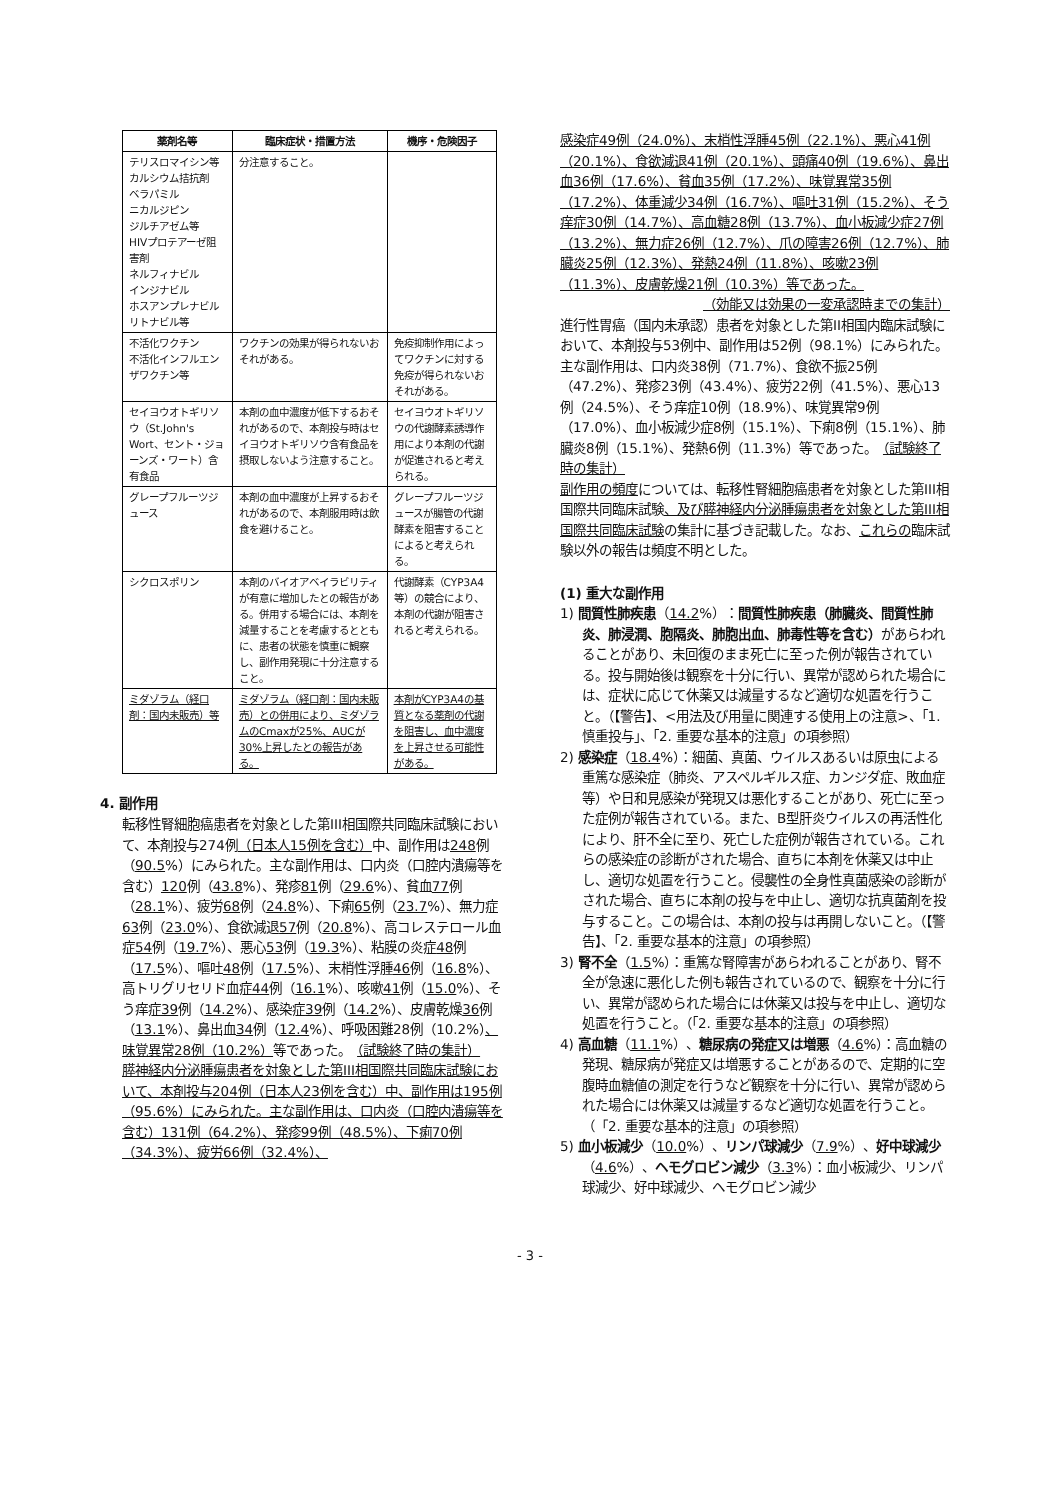| 薬剤名等 | 臨床症状・措置方法 | 機序・危険因子 |
| --- | --- | --- |
| テリスロマイシン等 カルシウム拮抗剤 ベラパミル ニカルジピン ジルチアゼム等 HIVプロテアーゼ阻害剤 ネルフィナビル インジナビル ホスアンプレナビル リトナビル等 | 分注意すること。 | |
| 不活化ワクチン 不活化インフルエンザワクチン等 | ワクチンの効果が得られないおそれがある。 | 免疫抑制作用によってワクチンに対する免疫が得られないおそれがある。 |
| セイヨウオトギリソウ（St.John's Wort、セント・ジョーンズ・ワート）含有食品 | 本剤の血中濃度が低下するおそれがあるので、本剤投与時はセイヨウオトギリソウ含有食品を摂取しないよう注意すること。 | セイヨウオトギリソウの代謝酵素誘導作用により本剤の代謝が促進されると考えられる。 |
| グレープフルーツジュース | 本剤の血中濃度が上昇するおそれがあるので、本剤服用時は飲食を避けること。 | グレープフルーツジュースが腸管の代謝酵素を阻害することによると考えられる。 |
| シクロスポリン | 本剤のバイオアベイラビリティが有意に増加したとの報告がある。併用する場合には、本剤を減量することを考慮するとともに、患者の状態を慎重に観察し、副作用発現に十分注意すること。 | 代謝酵素（CYP3A4等）の競合により、本剤の代謝が阻害されると考えられる。 |
| ミダゾラム（経口剤：国内未販売）等 | ミダゾラム（経口剤：国内未販売）との併用により、ミダゾラムのCmaxが25%、AUCが30%上昇したとの報告がある。 | 本剤がCYP3A4の基質となる薬剤の代謝を阻害し、血中濃度を上昇させる可能性がある。 |
4. 副作用
転移性腎細胞癌患者を対象とした第III相国際共同臨床試験において、本剤投与274例（日本人15例を含む）中、副作用は248例（90.5%）にみられた。主な副作用は、口内炎（口腔内潰瘍等を含む）120例（43.8%）、発疹81例（29.6%）、貧血77例（28.1%）、疲労68例（24.8%）、下痢65例（23.7%）、無力症63例（23.0%）、食欲減退57例（20.8%）、高コレステロール血症54例（19.7%）、悪心53例（19.3%）、粘膜の炎症48例（17.5%）、嘔吐48例（17.5%）、末梢性浮腫46例（16.8%）、高トリグリセリド血症44例（16.1%）、咳嗽41例（15.0%）、そう痒症39例（14.2%）、感染症39例（14.2%）、皮膚乾燥36例（13.1%）、鼻出血34例（12.4%）、呼吸困難28例（10.2%）、味覚異常28例（10.2%）等であった。　（試験終了時の集計）
膵神経内分泌腫瘍患者を対象とした第III相国際共同臨床試験において、本剤投与204例（日本人23例を含む）中、副作用は195例（95.6%）にみられた。主な副作用は、口内炎（口腔内潰瘍等を含む）131例（64.2%）、発疹99例（48.5%）、下痢70例（34.3%）、疲労66例（32.4%）、
感染症49例（24.0%）、末梢性浮腫45例（22.1%）、悪心41例（20.1%）、食欲減退41例（20.1%）、頭痛40例（19.6%）、鼻出血36例（17.6%）、貧血35例（17.2%）、味覚異常35例（17.2%）、体重減少34例（16.7%）、嘔吐31例（15.2%）、そう痒症30例（14.7%）、高血糖28例（13.7%）、血小板減少症27例（13.2%）、無力症26例（12.7%）、爪の障害26例（12.7%）、肺臓炎25例（12.3%）、発熱24例（11.8%）、咳嗽23例（11.3%）、皮膚乾燥21例（10.3%）等であった。
（効能又は効果の一変承認時までの集計）
進行性胃癌（国内未承認）患者を対象とした第II相国内臨床試験において、本剤投与53例中、副作用は52例（98.1%）にみられた。主な副作用は、口内炎38例（71.7%）、食欲不振25例（47.2%）、発疹23例（43.4%）、疲労22例（41.5%）、悪心13例（24.5%）、そう痒症10例（18.9%）、味覚異常9例（17.0%）、血小板減少症8例（15.1%）、下痢8例（15.1%）、肺臓炎8例（15.1%）、発熱6例（11.3%）等であった。　（試験終了時の集計）
副作用の頻度については、転移性腎細胞癌患者を対象とした第III相国際共同臨床試験、及び膵神経内分泌腫瘍患者を対象とした第III相国際共同臨床試験の集計に基づき記載した。なお、これらの臨床試験以外の報告は頻度不明とした。
(1) 重大な副作用
1) 間質性肺疾患（14.2%）：間質性肺疾患（肺臓炎、間質性肺炎、肺浸潤、胞隔炎、肺胞出血、肺毒性等を含む）があらわれることがあり、未回復のまま死亡に至った例が報告されている。投与開始後は観察を十分に行い、異常が認められた場合には、症状に応じて休薬又は減量するなど適切な処置を行うこと。（【警告】、<用法及び用量に関連する使用上の注意>、「1. 慎重投与」、「2. 重要な基本的注意」の項参照）
2) 感染症（18.4%）：細菌、真菌、ウイルスあるいは原虫による重篤な感染症（肺炎、アスペルギルス症、カンジダ症、敗血症等）や日和見感染が発現又は悪化することがあり、死亡に至った症例が報告されている。また、B型肝炎ウイルスの再活性化により、肝不全に至り、死亡した症例が報告されている。これらの感染症の診断がされた場合、直ちに本剤を休薬又は中止し、適切な処置を行うこと。侵襲性の全身性真菌感染の診断がされた場合、直ちに本剤の投与を中止し、適切な抗真菌剤を投与すること。この場合は、本剤の投与は再開しないこと。（【警告】、「2. 重要な基本的注意」の項参照）
3) 腎不全（1.5%）：重篤な腎障害があらわれることがあり、腎不全が急速に悪化した例も報告されているので、観察を十分に行い、異常が認められた場合には休薬又は投与を中止し、適切な処置を行うこと。（「2. 重要な基本的注意」の項参照）
4) 高血糖（11.1%）、糖尿病の発症又は増悪（4.6%）：高血糖の発現、糖尿病が発症又は増悪することがあるので、定期的に空腹時血糖値の測定を行うなど観察を十分に行い、異常が認められた場合には休薬又は減量するなど適切な処置を行うこと。（「2. 重要な基本的注意」の項参照）
5) 血小板減少（10.0%）、リンパ球減少（7.9%）、好中球減少（4.6%）、ヘモグロビン減少（3.3%）：血小板減少、リンパ球減少、好中球減少、ヘモグロビン減少
- 3 -